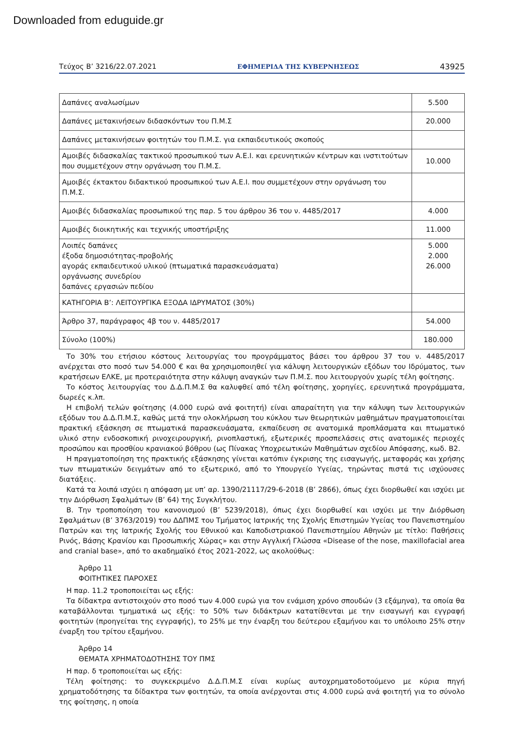Downloaded from eduguide.gr
Τεύχος Β’ 3216/22.07.2021 ΕΦΗΜΕΡΙΔΑ ΤΗΣ ΚΥΒΕΡΝΗΣΕΩΣ 43925
| Δαπάνες αναλωσίμων | 5.500 |
| Δαπάνες μετακινήσεων διδασκόντων του Π.Μ.Σ | 20.000 |
| Δαπάνες μετακινήσεων φοιτητών του Π.Μ.Σ. για εκπαιδευτικούς σκοπούς | |
| Αμοιβές διδασκαλίας τακτικού προσωπικού των Α.Ε.Ι. και ερευνητικών κέντρων και ινστιτούτων που συμμετέχουν στην οργάνωση του Π.Μ.Σ. | 10.000 |
| Αμοιβές έκτακτου διδακτικού προσωπικού των Α.Ε.Ι. που συμμετέχουν στην οργάνωση του Π.Μ.Σ. | |
| Αμοιβές διδασκαλίας προσωπικού της παρ. 5 του άρθρου 36 του ν. 4485/2017 | 4.000 |
| Αμοιβές διοικητικής και τεχνικής υποστήριξης | 11.000 |
| Λοιπές δαπάνες έξοδα δημοσιότητας-προβολής αγοράς εκπαιδευτικού υλικού (πτωματικά παρασκευάσματα) οργάνωσης συνεδρίου δαπάνες εργασιών πεδίου | 5.000 2.000 26.000 |
| ΚΑΤΗΓΟΡΙΑ Β’: ΛΕΙΤΟΥΡΓΙΚΑ ΕΞΟΔΑ ΙΔΡΥΜΑΤΟΣ (30%) | |
| Άρθρο 37, παράγραφος 4β του ν. 4485/2017 | 54.000 |
| Σύνολο (100%) | 180.000 |
Το 30% του ετήσιου κόστους λειτουργίας του προγράμματος βάσει του άρθρου 37 του ν. 4485/2017 ανέρχεται στο ποσό των 54.000 € και θα χρησιμοποιηθεί για κάλυψη λειτουργικών εξόδων του Ιδρύματος, των κρατήσεων ΕΛΚΕ, με προτεραιότητα στην κάλυψη αναγκών των Π.Μ.Σ. που λειτουργούν χωρίς τέλη φοίτησης.
Το κόστος λειτουργίας του Δ.Δ.Π.Μ.Σ θα καλυφθεί από τέλη φοίτησης, χορηγίες, ερευνητικά προγράμματα, δωρεές κ.λπ.
Η επιβολή τελών φοίτησης (4.000 ευρώ ανά φοιτητή) είναι απαραίτητη για την κάλυψη των λειτουργικών εξόδων του Δ.Δ.Π.Μ.Σ, καθώς μετά την ολοκλήρωση του κύκλου των θεωρητικών μαθημάτων πραγματοποιείται πρακτική εξάσκηση σε πτωματικά παρασκευάσματα, εκπαίδευση σε ανατομικά προπλάσματα και πτωματικό υλικό στην ενδοσκοπική ρινοχειρουργική, ρινοπλαστική, εξωτερικές προσπελάσεις στις ανατομικές περιοχές προσώπου και προσθίου κρανιακού βόθρου (ως Πίνακας Υποχρεωτικών Μαθημάτων σχεδίου Απόφασης, κωδ. Β2.
Η πραγματοποίηση της πρακτικής εξάσκησης γίνεται κατόπιν έγκρισης της εισαγωγής, μεταφοράς και χρήσης των πτωματικών δειγμάτων από το εξωτερικό, από το Υπουργείο Υγείας, τηρώντας πιστά τις ισχύουσες διατάξεις.
Κατά τα λοιπά ισχύει η απόφαση με υπ’ αρ. 1390/21117/29-6-2018 (Β’ 2866), όπως έχει διορθωθεί και ισχύει με την Διόρθωση Σφαλμάτων (Β’ 64) της Συγκλήτου.
Β. Την τροποποίηση του κανονισμού (Β’ 5239/2018), όπως έχει διορθωθεί και ισχύει με την Διόρθωση Σφαλμάτων (Β’ 3763/2019) του ΔΔΠΜΣ του Τμήματος Ιατρικής της Σχολής Επιστημών Υγείας του Πανεπιστημίου Πατρών και της Ιατρικής Σχολής του Εθνικού και Καποδιστριακού Πανεπιστημίου Αθηνών με τίτλο: Παθήσεις Ρινός, Βάσης Κρανίου και Προσωπικής Χώρας» και στην Αγγλική Γλώσσα «Disease of the nose, maxillofacial area and cranial base», από το ακαδημαϊκό έτος 2021-2022, ως ακολούθως:
Άρθρο 11
ΦΟΙΤΗΤΙΚΕΣ ΠΑΡΟΧΕΣ
Η παρ. 11.2 τροποποιείται ως εξής:
Τα δίδακτρα αντιστοιχούν στο ποσό των 4.000 ευρώ για τον ενάμιση χρόνο σπουδών (3 εξάμηνα), τα οποία θα καταβάλλονται τμηματικά ως εξής: το 50% των διδάκτρων κατατίθενται με την εισαγωγή και εγγραφή φοιτητών (προηγείται της εγγραφής), το 25% με την έναρξη του δεύτερου εξαμήνου και το υπόλοιπο 25% στην έναρξη του τρίτου εξαμήνου.
Άρθρο 14
ΘΕΜΑΤΑ ΧΡΗΜΑΤΟΔΟΤΗΣΗΣ ΤΟΥ ΠΜΣ
Η παρ. δ τροποποιείται ως εξής:
Τέλη φοίτησης: το συγκεκριμένο Δ.Δ.Π.Μ.Σ είναι κυρίως αυτοχρηματοδοτούμενο με κύρια πηγή χρηματοδότησης τα δίδακτρα των φοιτητών, τα οποία ανέρχονται στις 4.000 ευρώ ανά φοιτητή για το σύνολο της φοίτησης, η οποία